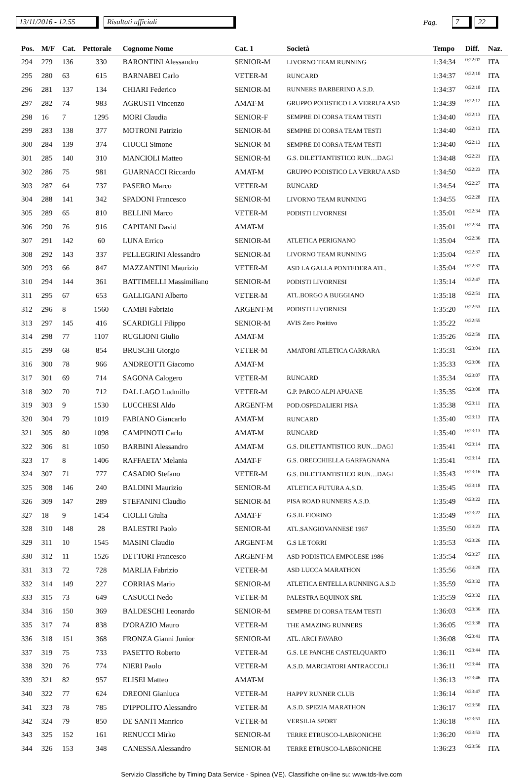13/11/2016 - 12.55 Risultati ufficiali Pag. 7 22
| Pos. | M/F | Cat. | Pettorale | Cognome Nome | Cat. 1 | Società | Tempo | Diff. | Naz. |
| --- | --- | --- | --- | --- | --- | --- | --- | --- | --- |
| 294 | 279 | 136 | 330 | BARONTINI Alessandro | SENIOR-M | LIVORNO TEAM RUNNING | 1:34:34 | 0:22:07 | ITA |
| 295 | 280 | 63 | 615 | BARNABEI Carlo | VETER-M | RUNCARD | 1:34:37 | 0:22:10 | ITA |
| 296 | 281 | 137 | 134 | CHIARI Federico | SENIOR-M | RUNNERS BARBERINO A.S.D. | 1:34:37 | 0:22:10 | ITA |
| 297 | 282 | 74 | 983 | AGRUSTI Vincenzo | AMAT-M | GRUPPO PODISTICO LA VERRU'A ASD | 1:34:39 | 0:22:12 | ITA |
| 298 | 16 | 7 | 1295 | MORI Claudia | SENIOR-F | SEMPRE DI CORSA TEAM TESTI | 1:34:40 | 0:22:13 | ITA |
| 299 | 283 | 138 | 377 | MOTRONI Patrizio | SENIOR-M | SEMPRE DI CORSA TEAM TESTI | 1:34:40 | 0:22:13 | ITA |
| 300 | 284 | 139 | 374 | CIUCCI Simone | SENIOR-M | SEMPRE DI CORSA TEAM TESTI | 1:34:40 | 0:22:13 | ITA |
| 301 | 285 | 140 | 310 | MANCIOLI Matteo | SENIOR-M | G.S. DILETTANTISTICO RUN…DAGI | 1:34:48 | 0:22:21 | ITA |
| 302 | 286 | 75 | 981 | GUARNACCI Riccardo | AMAT-M | GRUPPO PODISTICO LA VERRU'A ASD | 1:34:50 | 0:22:23 | ITA |
| 303 | 287 | 64 | 737 | PASERO Marco | VETER-M | RUNCARD | 1:34:54 | 0:22:27 | ITA |
| 304 | 288 | 141 | 342 | SPADONI Francesco | SENIOR-M | LIVORNO TEAM RUNNING | 1:34:55 | 0:22:28 | ITA |
| 305 | 289 | 65 | 810 | BELLINI Marco | VETER-M | PODISTI LIVORNESI | 1:35:01 | 0:22:34 | ITA |
| 306 | 290 | 76 | 916 | CAPITANI David | AMAT-M | | 1:35:01 | 0:22:34 | ITA |
| 307 | 291 | 142 | 60 | LUNA Errico | SENIOR-M | ATLETICA PERIGNANO | 1:35:04 | 0:22:36 | ITA |
| 308 | 292 | 143 | 337 | PELLEGRINI Alessandro | SENIOR-M | LIVORNO TEAM RUNNING | 1:35:04 | 0:22:37 | ITA |
| 309 | 293 | 66 | 847 | MAZZANTINI Maurizio | VETER-M | ASD LA GALLA PONTEDERA ATL. | 1:35:04 | 0:22:37 | ITA |
| 310 | 294 | 144 | 361 | BATTIMELLI Massimiliano | SENIOR-M | PODISTI LIVORNESI | 1:35:14 | 0:22:47 | ITA |
| 311 | 295 | 67 | 653 | GALLIGANI Alberto | VETER-M | ATL.BORGO A BUGGIANO | 1:35:18 | 0:22:51 | ITA |
| 312 | 296 | 8 | 1560 | CAMBI Fabrizio | ARGENT-M | PODISTI LIVORNESI | 1:35:20 | 0:22:53 | ITA |
| 313 | 297 | 145 | 416 | SCARDIGLI Filippo | SENIOR-M | AVIS Zero Positivo | 1:35:22 | 0:22:55 | |
| 314 | 298 | 77 | 1107 | RUGLIONI Giulio | AMAT-M | | 1:35:26 | 0:22:59 | ITA |
| 315 | 299 | 68 | 854 | BRUSCHI Giorgio | VETER-M | AMATORI ATLETICA CARRARA | 1:35:31 | 0:23:04 | ITA |
| 316 | 300 | 78 | 966 | ANDREOTTI Giacomo | AMAT-M | | 1:35:33 | 0:23:06 | ITA |
| 317 | 301 | 69 | 714 | SAGONA Calogero | VETER-M | RUNCARD | 1:35:34 | 0:23:07 | ITA |
| 318 | 302 | 70 | 712 | DAL LAGO Ludmillo | VETER-M | G.P. PARCO ALPI APUANE | 1:35:35 | 0:23:08 | ITA |
| 319 | 303 | 9 | 1530 | LUCCHESI Aldo | ARGENT-M | POD.OSPEDALIERI PISA | 1:35:38 | 0:23:11 | ITA |
| 320 | 304 | 79 | 1019 | FABIANO Giancarlo | AMAT-M | RUNCARD | 1:35:40 | 0:23:13 | ITA |
| 321 | 305 | 80 | 1098 | CAMPINOTI Carlo | AMAT-M | RUNCARD | 1:35:40 | 0:23:13 | ITA |
| 322 | 306 | 81 | 1050 | BARBINI Alessandro | AMAT-M | G.S. DILETTANTISTICO RUN…DAGI | 1:35:41 | 0:23:14 | ITA |
| 323 | 17 | 8 | 1406 | RAFFAETA' Melania | AMAT-F | G.S. ORECCHIELLA GARFAGNANA | 1:35:41 | 0:23:14 | ITA |
| 324 | 307 | 71 | 777 | CASADIO Stefano | VETER-M | G.S. DILETTANTISTICO RUN…DAGI | 1:35:43 | 0:23:16 | ITA |
| 325 | 308 | 146 | 240 | BALDINI Maurizio | SENIOR-M | ATLETICA FUTURA A.S.D. | 1:35:45 | 0:23:18 | ITA |
| 326 | 309 | 147 | 289 | STEFANINI Claudio | SENIOR-M | PISA ROAD RUNNERS A.S.D. | 1:35:49 | 0:23:22 | ITA |
| 327 | 18 | 9 | 1454 | CIOLLI Giulia | AMAT-F | G.S.IL FIORINO | 1:35:49 | 0:23:22 | ITA |
| 328 | 310 | 148 | 28 | BALESTRI Paolo | SENIOR-M | ATL.SANGIOVANNESE 1967 | 1:35:50 | 0:23:23 | ITA |
| 329 | 311 | 10 | 1545 | MASINI Claudio | ARGENT-M | G.S LE TORRI | 1:35:53 | 0:23:26 | ITA |
| 330 | 312 | 11 | 1526 | DETTORI Francesco | ARGENT-M | ASD PODISTICA EMPOLESE 1986 | 1:35:54 | 0:23:27 | ITA |
| 331 | 313 | 72 | 728 | MARLIA Fabrizio | VETER-M | ASD LUCCA MARATHON | 1:35:56 | 0:23:29 | ITA |
| 332 | 314 | 149 | 227 | CORRIAS Mario | SENIOR-M | ATLETICA ENTELLA RUNNING A.S.D | 1:35:59 | 0:23:32 | ITA |
| 333 | 315 | 73 | 649 | CASUCCI Nedo | VETER-M | PALESTRA EQUINOX SRL | 1:35:59 | 0:23:32 | ITA |
| 334 | 316 | 150 | 369 | BALDESCHI Leonardo | SENIOR-M | SEMPRE DI CORSA TEAM TESTI | 1:36:03 | 0:23:36 | ITA |
| 335 | 317 | 74 | 838 | D'ORAZIO Mauro | VETER-M | THE AMAZING RUNNERS | 1:36:05 | 0:23:38 | ITA |
| 336 | 318 | 151 | 368 | FRONZA Gianni Junior | SENIOR-M | ATL. ARCI FAVARO | 1:36:08 | 0:23:41 | ITA |
| 337 | 319 | 75 | 733 | PASETTO Roberto | VETER-M | G.S. LE PANCHE CASTELQUARTO | 1:36:11 | 0:23:44 | ITA |
| 338 | 320 | 76 | 774 | NIERI Paolo | VETER-M | A.S.D. MARCIATORI ANTRACCOLI | 1:36:11 | 0:23:44 | ITA |
| 339 | 321 | 82 | 957 | ELISEI Matteo | AMAT-M | | 1:36:13 | 0:23:46 | ITA |
| 340 | 322 | 77 | 624 | DREONI Gianluca | VETER-M | HAPPY RUNNER CLUB | 1:36:14 | 0:23:47 | ITA |
| 341 | 323 | 78 | 785 | D'IPPOLITO Alessandro | VETER-M | A.S.D. SPEZIA MARATHON | 1:36:17 | 0:23:50 | ITA |
| 342 | 324 | 79 | 850 | DE SANTI Manrico | VETER-M | VERSILIA SPORT | 1:36:18 | 0:23:51 | ITA |
| 343 | 325 | 152 | 161 | RENUCCI Mirko | SENIOR-M | TERRE ETRUSCO-LABRONICHE | 1:36:20 | 0:23:53 | ITA |
| 344 | 326 | 153 | 348 | CANESSA Alessandro | SENIOR-M | TERRE ETRUSCO-LABRONICHE | 1:36:23 | 0:23:56 | ITA |
Servizio Classifiche by Timing Data Service - Spinea (VE). Classifiche on-line su: www.tds-live.com